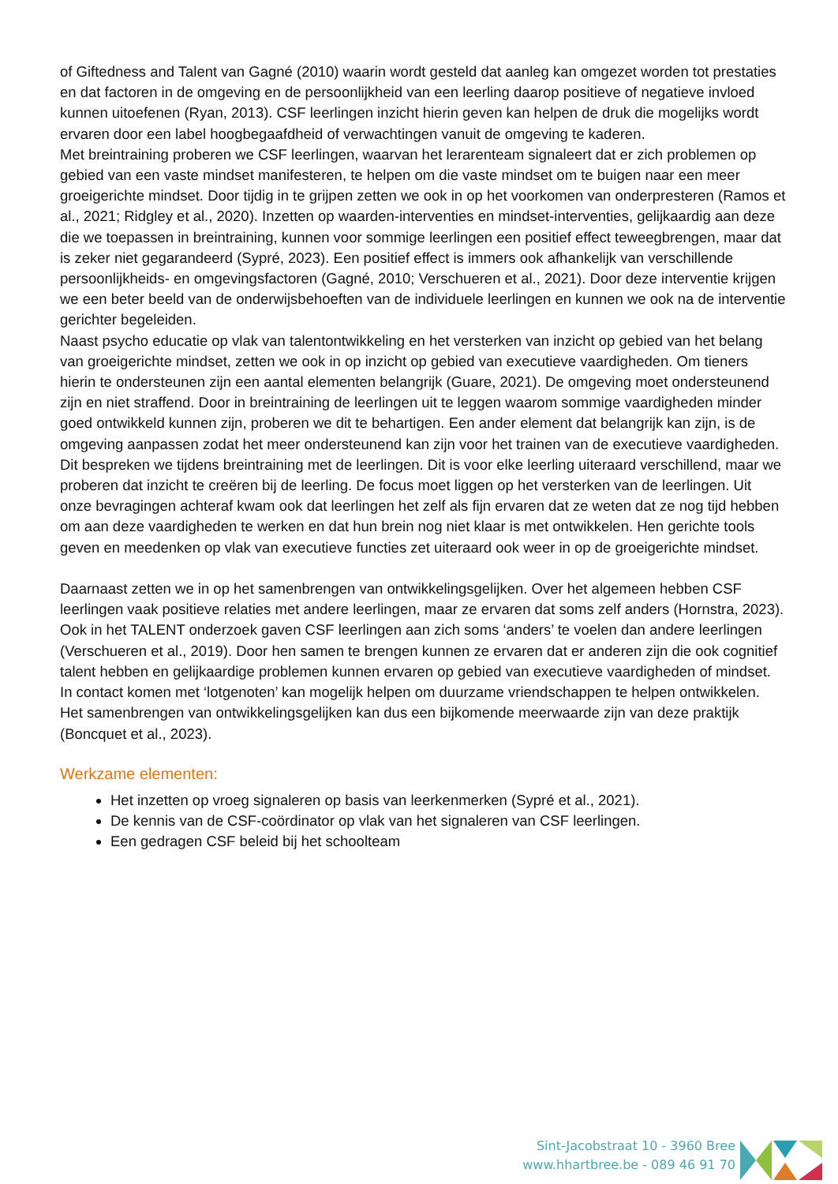of Giftedness and Talent van Gagné (2010) waarin wordt gesteld dat aanleg kan omgezet worden tot prestaties en dat factoren in de omgeving en de persoonlijkheid van een leerling daarop positieve of negatieve invloed kunnen uitoefenen (Ryan, 2013). CSF leerlingen inzicht hierin geven kan helpen de druk die mogelijks wordt ervaren door een label hoogbegaafdheid of verwachtingen vanuit de omgeving te kaderen.
Met breintraining proberen we CSF leerlingen, waarvan het lerarenteam signaleert dat er zich problemen op gebied van een vaste mindset manifesteren, te helpen om die vaste mindset om te buigen naar een meer groeigerichte mindset. Door tijdig in te grijpen zetten we ook in op het voorkomen van onderpresteren (Ramos et al., 2021; Ridgley et al., 2020). Inzetten op waarden-interventies en mindset-interventies, gelijkaardig aan deze die we toepassen in breintraining, kunnen voor sommige leerlingen een positief effect teweegbrengen, maar dat is zeker niet gegarandeerd (Sypré, 2023). Een positief effect is immers ook afhankelijk van verschillende persoonlijkheids- en omgevingsfactoren (Gagné, 2010; Verschueren et al., 2021). Door deze interventie krijgen we een beter beeld van de onderwijsbehoeften van de individuele leerlingen en kunnen we ook na de interventie gerichter begeleiden.
Naast psycho educatie op vlak van talentontwikkeling en het versterken van inzicht op gebied van het belang van groeigerichte mindset, zetten we ook in op inzicht op gebied van executieve vaardigheden. Om tieners hierin te ondersteunen zijn een aantal elementen belangrijk (Guare, 2021). De omgeving moet ondersteunend zijn en niet straffend. Door in breintraining de leerlingen uit te leggen waarom sommige vaardigheden minder goed ontwikkeld kunnen zijn, proberen we dit te behartigen. Een ander element dat belangrijk kan zijn, is de omgeving aanpassen zodat het meer ondersteunend kan zijn voor het trainen van de executieve vaardigheden. Dit bespreken we tijdens breintraining met de leerlingen. Dit is voor elke leerling uiteraard verschillend, maar we proberen dat inzicht te creëren bij de leerling. De focus moet liggen op het versterken van de leerlingen. Uit onze bevragingen achteraf kwam ook dat leerlingen het zelf als fijn ervaren dat ze weten dat ze nog tijd hebben om aan deze vaardigheden te werken en dat hun brein nog niet klaar is met ontwikkelen. Hen gerichte tools geven en meedenken op vlak van executieve functies zet uiteraard ook weer in op de groeigerichte mindset.
Daarnaast zetten we in op het samenbrengen van ontwikkelingsgelijken. Over het algemeen hebben CSF leerlingen vaak positieve relaties met andere leerlingen, maar ze ervaren dat soms zelf anders (Hornstra, 2023). Ook in het TALENT onderzoek gaven CSF leerlingen aan zich soms ‘anders’ te voelen dan andere leerlingen (Verschueren et al., 2019). Door hen samen te brengen kunnen ze ervaren dat er anderen zijn die ook cognitief talent hebben en gelijkaardige problemen kunnen ervaren op gebied van executieve vaardigheden of mindset. In contact komen met ‘lotgenoten’ kan mogelijk helpen om duurzame vriendschappen te helpen ontwikkelen. Het samenbrengen van ontwikkelingsgelijken kan dus een bijkomende meerwaarde zijn van deze praktijk (Boncquet et al., 2023).
Werkzame elementen:
Het inzetten op vroeg signaleren op basis van leerkenmerken (Sypré et al., 2021).
De kennis van de CSF-coördinator op vlak van het signaleren van CSF leerlingen.
Een gedragen CSF beleid bij het schoolteam
Sint-Jacobstraat 10 - 3960 Bree
www.hhartbree.be - 089 46 91 70